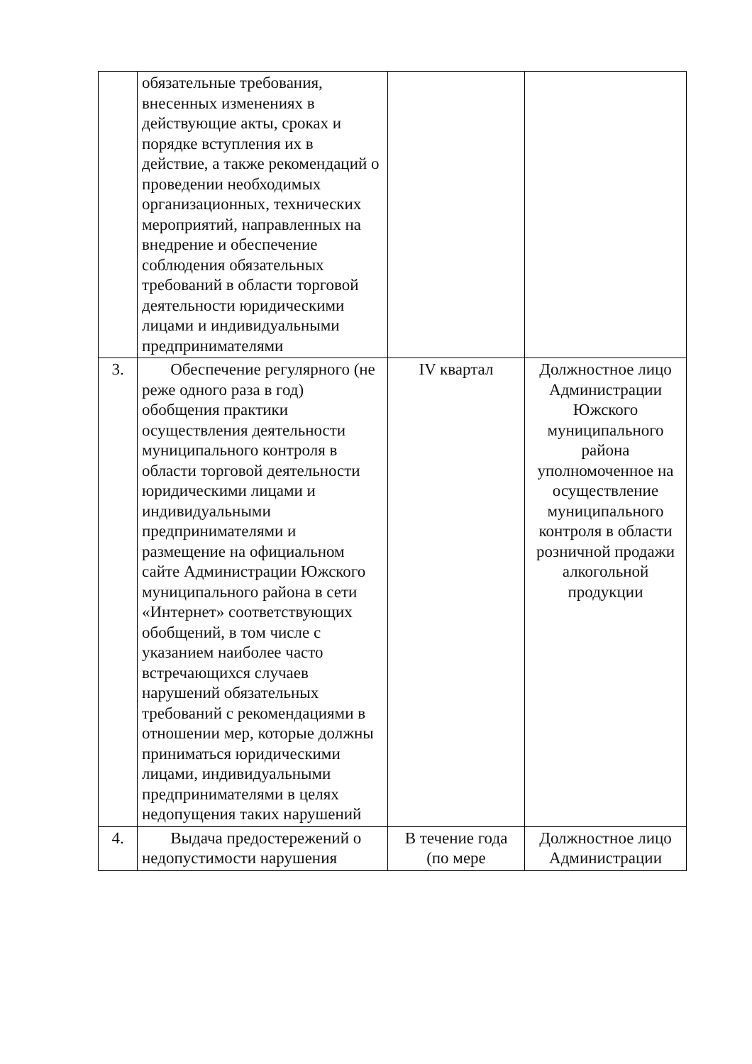| | обязательные требования, внесенных изменениях в действующие акты, сроках и порядке вступления их в действие, а также рекомендаций о проведении необходимых организационных, технических мероприятий, направленных на внедрение и обеспечение соблюдения обязательных требований в области торговой деятельности юридическими лицами и индивидуальными предпринимателями | | |
| 3. | Обеспечение регулярного (не реже одного раза в год) обобщения практики осуществления деятельности муниципального контроля в области торговой деятельности юридическими лицами и индивидуальными предпринимателями и размещение на официальном сайте Администрации Южского муниципального района в сети «Интернет» соответствующих обобщений, в том числе с указанием наиболее часто встречающихся случаев нарушений обязательных требований с рекомендациями в отношении мер, которые должны приниматься юридическими лицами, индивидуальными предпринимателями в целях недопущения таких нарушений | IV квартал | Должностное лицо Администрации Южского муниципального района уполномоченное на осуществление муниципального контроля в области розничной продажи алкогольной продукции |
| 4. | Выдача предостережений о недопустимости нарушения | В течение года (по мере | Должностное лицо Администрации |